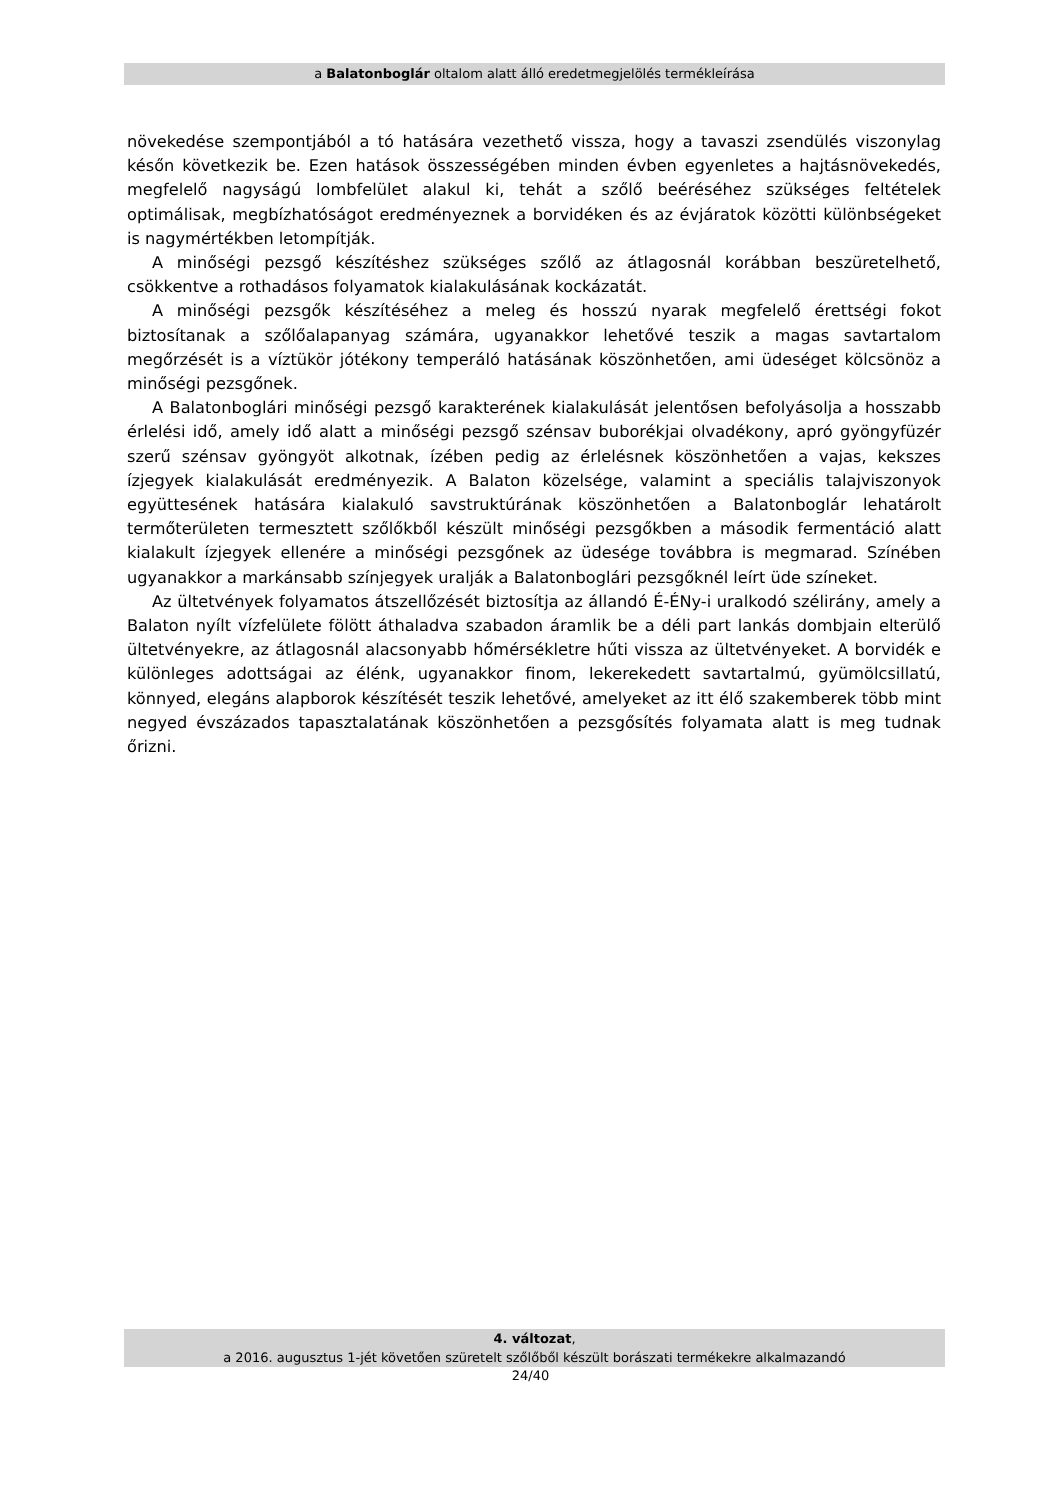a Balatonboglár oltalom alatt álló eredetmegjelölés termékleírása
növekedése szempontjából a tó hatására vezethető vissza, hogy a tavaszi zsendülés viszonylag későn következik be. Ezen hatások összességében minden évben egyenletes a hajtásnövekedés, megfelelő nagyságú lombfelület alakul ki, tehát a szőlő beéréséhez szükséges feltételek optimálisak, megbízhatóságot eredményeznek a borvidéken és az évjáratok közötti különbségeket is nagymértékben letompítják.
A minőségi pezsgő készítéshez szükséges szőlő az átlagosnál korábban beszüretelhető, csökkentve a rothadásos folyamatok kialakulásának kockázatát.
A minőségi pezsgők készítéséhez a meleg és hosszú nyarak megfelelő érettségi fokot biztosítanak a szőlőalapanyag számára, ugyanakkor lehetővé teszik a magas savtartalom megőrzését is a víztükör jótékony temperáló hatásának köszönhetően, ami üdeséget kölcsönöz a minőségi pezsgőnek.
A Balatonboglári minőségi pezsgő karakterének kialakulását jelentősen befolyásolja a hosszabb érlelési idő, amely idő alatt a minőségi pezsgő szénsav buborékjai olvadékony, apró gyöngyfüzér szerű szénsav gyöngyöt alkotnak, ízében pedig az érlelésnek köszönhetően a vajas, kekszes ízjegyek kialakulását eredményezik. A Balaton közelsége, valamint a speciális talajviszonyok együttesének hatására kialakuló savstruktúrának köszönhetően a Balatonboglár lehatárolt termőterületen termesztett szőlőkből készült minőségi pezsgőkben a második fermentáció alatt kialakult ízjegyek ellenére a minőségi pezsgőnek az üdesége továbbra is megmarad. Színében ugyanakkor a markánsabb színjegyek uralják a Balatonboglári pezsgőknél leírt üde színeket.
Az ültetvények folyamatos átszellőzését biztosítja az állandó É-ÉNy-i uralkodó szélirány, amely a Balaton nyílt vízfelülete fölött áthaladva szabadon áramlik be a déli part lankás dombjain elterülő ültetvényekre, az átlagosnál alacsonyabb hőmérsékletre hűti vissza az ültetvényeket. A borvidék e különleges adottságai az élénk, ugyanakkor finom, lekerekedett savtartalmú, gyümölcsillatú, könnyed, elegáns alapborok készítését teszik lehetővé, amelyeket az itt élő szakemberek több mint negyed évszázados tapasztalatának köszönhetően a pezsgősítés folyamata alatt is meg tudnak őrizni.
4. változat,
a 2016. augusztus 1-jét követően szüretelt szőlőből készült borászati termékekre alkalmazandó
24/40